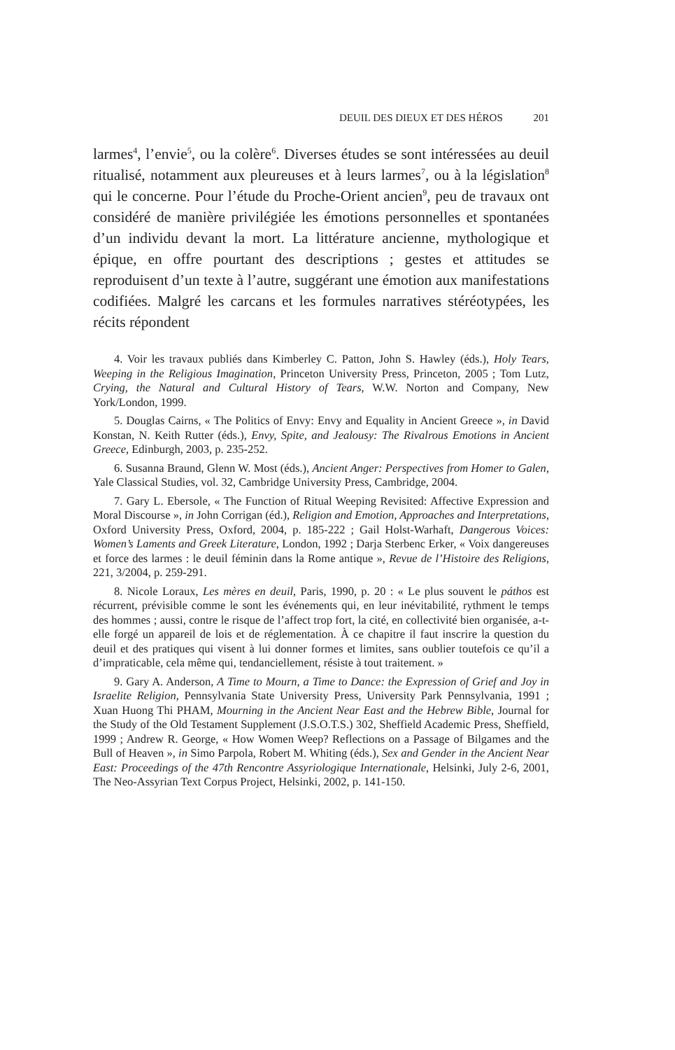DEUIL DES DIEUX ET DES HÉROS 201
larmes<sup>4</sup>, l’envie<sup>5</sup>, ou la colère<sup>6</sup>. Diverses études se sont intéressées au deuil ritualisé, notamment aux pleureuses et à leurs larmes<sup>7</sup>, ou à la législation<sup>8</sup> qui le concerne. Pour l’étude du Proche-Orient ancien<sup>9</sup>, peu de travaux ont considéré de manière privilégiée les émotions personnelles et spontanées d’un individu devant la mort. La littérature ancienne, mythologique et épique, en offre pourtant des descriptions ; gestes et attitudes se reproduisent d’un texte à l’autre, suggérant une émotion aux manifestations codifiées. Malgré les carcans et les formules narratives stéréotypées, les récits répondent
4. Voir les travaux publiés dans Kimberley C. Patton, John S. Hawley (éds.), Holy Tears, Weeping in the Religious Imagination, Princeton University Press, Princeton, 2005 ; Tom Lutz, Crying, the Natural and Cultural History of Tears, W.W. Norton and Company, New York/London, 1999.
5. Douglas Cairns, « The Politics of Envy: Envy and Equality in Ancient Greece », in David Konstan, N. Keith Rutter (éds.), Envy, Spite, and Jealousy: The Rivalrous Emotions in Ancient Greece, Edinburgh, 2003, p. 235-252.
6. Susanna Braund, Glenn W. Most (éds.), Ancient Anger: Perspectives from Homer to Galen, Yale Classical Studies, vol. 32, Cambridge University Press, Cambridge, 2004.
7. Gary L. Ebersole, « The Function of Ritual Weeping Revisited: Affective Expression and Moral Discourse », in John Corrigan (éd.), Religion and Emotion, Approaches and Interpretations, Oxford University Press, Oxford, 2004, p. 185-222 ; Gail Holst-Warhaft, Dangerous Voices: Women’s Laments and Greek Literature, London, 1992 ; Darja Sterbenc Erker, « Voix dangereuses et force des larmes : le deuil féminin dans la Rome antique », Revue de l’Histoire des Religions, 221, 3/2004, p. 259-291.
8. Nicole Loraux, Les mères en deuil, Paris, 1990, p. 20 : « Le plus souvent le páthos est récurrent, prévisible comme le sont les événements qui, en leur inévitabilité, rythment le temps des hommes ; aussi, contre le risque de l’affect trop fort, la cité, en collectivité bien organisée, a-t-elle forgé un appareil de lois et de réglementation. À ce chapitre il faut inscrire la question du deuil et des pratiques qui visent à lui donner formes et limites, sans oublier toutefois ce qu’il a d’impraticable, cela même qui, tendanciellement, résiste à tout traitement. »
9. Gary A. Anderson, A Time to Mourn, a Time to Dance: the Expression of Grief and Joy in Israelite Religion, Pennsylvania State University Press, University Park Pennsylvania, 1991 ; Xuan Huong Thi PHAM, Mourning in the Ancient Near East and the Hebrew Bible, Journal for the Study of the Old Testament Supplement (J.S.O.T.S.) 302, Sheffield Academic Press, Sheffield, 1999 ; Andrew R. George, « How Women Weep? Reflections on a Passage of Bilgames and the Bull of Heaven », in Simo Parpola, Robert M. Whiting (éds.), Sex and Gender in the Ancient Near East: Proceedings of the 47th Rencontre Assyriologique Internationale, Helsinki, July 2-6, 2001, The Neo-Assyrian Text Corpus Project, Helsinki, 2002, p. 141-150.